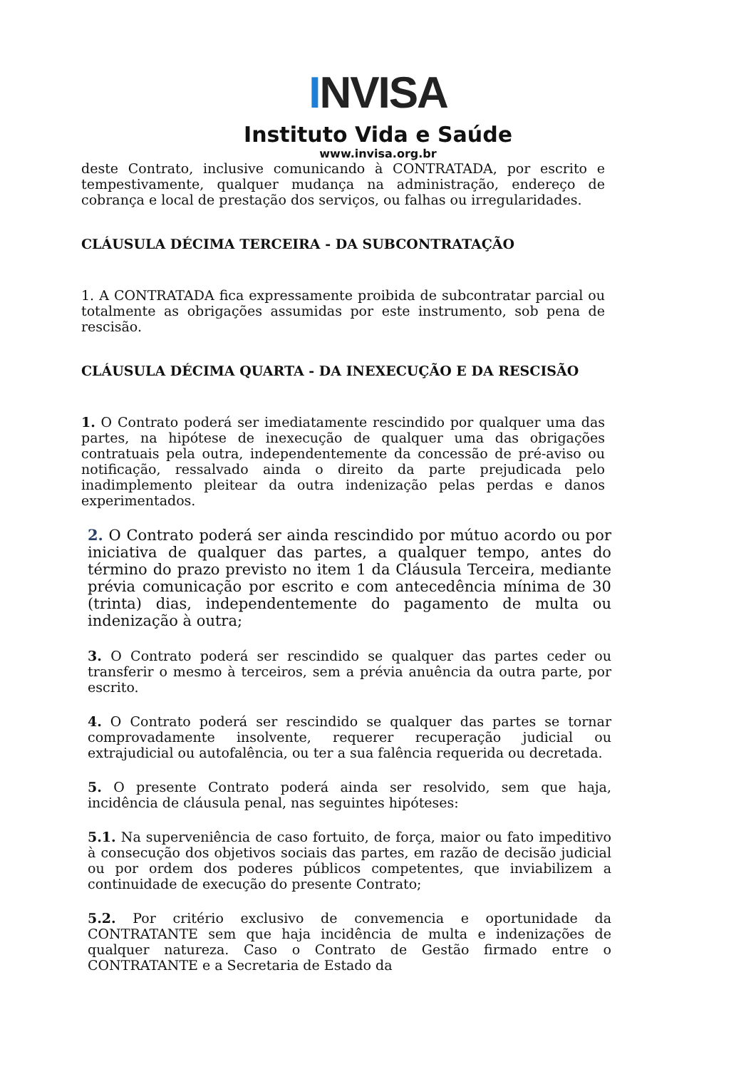I NVISA
Instituto Vida e Saúde
www.invisa.org.br
deste Contrato, inclusive comunicando à CONTRATADA, por escrito e tempestivamente, qualquer mudança na administração, endereço de cobrança e local de prestação dos serviços, ou falhas ou irregularidades.
CLÁUSULA DÉCIMA TERCEIRA - DA SUBCONTRATAÇÃO
1. A CONTRATADA fica expressamente proibida de subcontratar parcial ou totalmente as obrigações assumidas por este instrumento, sob pena de rescisão.
CLÁUSULA DÉCIMA QUARTA - DA INEXECUÇÃO E DA RESCISÃO
1. O Contrato poderá ser imediatamente rescindido por qualquer uma das partes, na hipótese de inexecução de qualquer uma das obrigações contratuais pela outra, independentemente da concessão de pré-aviso ou notificação, ressalvado ainda o direito da parte prejudicada pelo inadimplemento pleitear da outra indenização pelas perdas e danos experimentados.
2. O Contrato poderá ser ainda rescindido por mútuo acordo ou por iniciativa de qualquer das partes, a qualquer tempo, antes do término do prazo previsto no item 1 da Cláusula Terceira, mediante prévia comunicação por escrito e com antecedência mínima de 30 (trinta) dias, independentemente do pagamento de multa ou indenização à outra;
3. O Contrato poderá ser rescindido se qualquer das partes ceder ou transferir o mesmo à terceiros, sem a prévia anuência da outra parte, por escrito.
4. O Contrato poderá ser rescindido se qualquer das partes se tornar comprovadamente insolvente, requerer recuperação judicial ou extrajudicial ou autofalência, ou ter a sua falência requerida ou decretada.
5. O presente Contrato poderá ainda ser resolvido, sem que haja, incidência de cláusula penal, nas seguintes hipóteses:
5.1. Na superveniência de caso fortuito, de força, maior ou fato impeditivo à consecução dos objetivos sociais das partes, em razão de decisão judicial ou por ordem dos poderes públicos competentes, que inviabilizem a continuidade de execução do presente Contrato;
5.2. Por critério exclusivo de convemencia e oportunidade da CONTRATANTE sem que haja incidência de multa e indenizações de qualquer natureza. Caso o Contrato de Gestão firmado entre o CONTRATANTE e a Secretaria de Estado da